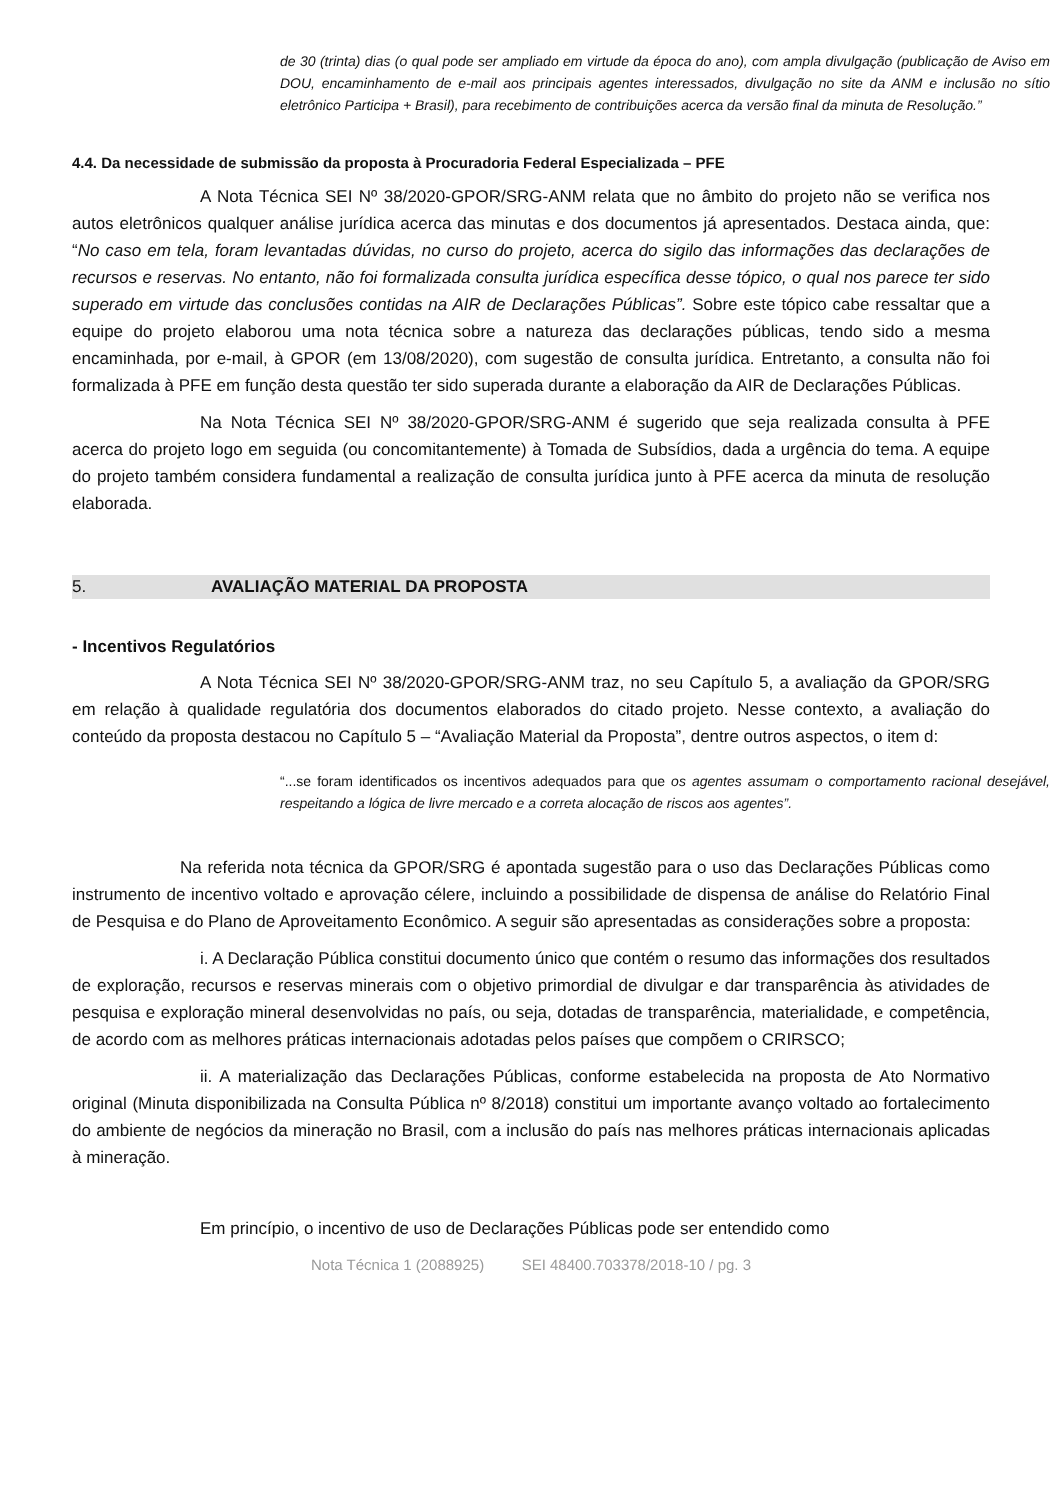de 30 (trinta) dias (o qual pode ser ampliado em virtude da época do ano), com ampla divulgação (publicação de Aviso em DOU, encaminhamento de e-mail aos principais agentes interessados, divulgação no site da ANM e inclusão no sítio eletrônico Participa + Brasil), para recebimento de contribuições acerca da versão final da minuta de Resolução.”
4.4. Da necessidade de submissão da proposta à Procuradoria Federal Especializada – PFE
A Nota Técnica SEI Nº 38/2020-GPOR/SRG-ANM relata que no âmbito do projeto não se verifica nos autos eletrônicos qualquer análise jurídica acerca das minutas e dos documentos já apresentados. Destaca ainda, que: “No caso em tela, foram levantadas dúvidas, no curso do projeto, acerca do sigilo das informações das declarações de recursos e reservas. No entanto, não foi formalizada consulta jurídica específica desse tópico, o qual nos parece ter sido superado em virtude das conclusões contidas na AIR de Declarações Públicas”. Sobre este tópico cabe ressaltar que a equipe do projeto elaborou uma nota técnica sobre a natureza das declarações públicas, tendo sido a mesma encaminhada, por e-mail, à GPOR (em 13/08/2020), com sugestão de consulta jurídica. Entretanto, a consulta não foi formalizada à PFE em função desta questão ter sido superada durante a elaboração da AIR de Declarações Públicas.
Na Nota Técnica SEI Nº 38/2020-GPOR/SRG-ANM é sugerido que seja realizada consulta à PFE acerca do projeto logo em seguida (ou concomitantemente) à Tomada de Subsídios, dada a urgência do tema. A equipe do projeto também considera fundamental a realização de consulta jurídica junto à PFE acerca da minuta de resolução elaborada.
5. AVALIAÇÃO MATERIAL DA PROPOSTA
- Incentivos Regulatórios
A Nota Técnica SEI Nº 38/2020-GPOR/SRG-ANM traz, no seu Capítulo 5, a avaliação da GPOR/SRG em relação à qualidade regulatória dos documentos elaborados do citado projeto. Nesse contexto, a avaliação do conteúdo da proposta destacou no Capítulo 5 – “Avaliação Material da Proposta”, dentre outros aspectos, o item d:
“...se foram identificados os incentivos adequados para que os agentes assumam o comportamento racional desejável, respeitando a lógica de livre mercado e a correta alocação de riscos aos agentes”.
Na referida nota técnica da GPOR/SRG é apontada sugestão para o uso das Declarações Públicas como instrumento de incentivo voltado e aprovação célere, incluindo a possibilidade de dispensa de análise do Relatório Final de Pesquisa e do Plano de Aproveitamento Econômico. A seguir são apresentadas as considerações sobre a proposta:
i. A Declaração Pública constitui documento único que contém o resumo das informações dos resultados de exploração, recursos e reservas minerais com o objetivo primordial de divulgar e dar transparência às atividades de pesquisa e exploração mineral desenvolvidas no país, ou seja, dotadas de transparência, materialidade, e competência, de acordo com as melhores práticas internacionais adotadas pelos países que compõem o CRIRSCO;
ii. A materialização das Declarações Públicas, conforme estabelecida na proposta de Ato Normativo original (Minuta disponibilizada na Consulta Pública nº 8/2018) constitui um importante avanço voltado ao fortalecimento do ambiente de negócios da mineração no Brasil, com a inclusão do país nas melhores práticas internacionais aplicadas à mineração.
Em princípio, o incentivo de uso de Declarações Públicas pode ser entendido como
Nota Técnica 1 (2088925) SEI 48400.703378/2018-10 / pg. 3